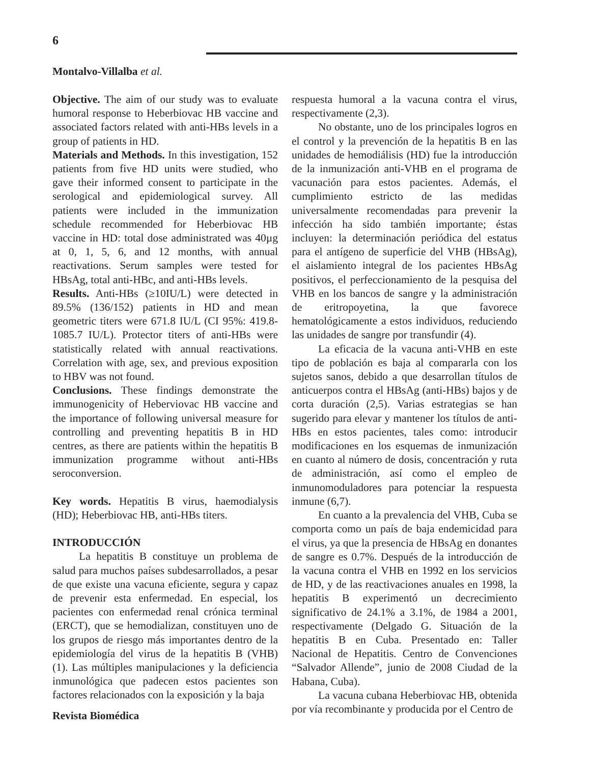6
Montalvo-Villalba et al.
Objective. The aim of our study was to evaluate humoral response to Heberbiovac HB vaccine and associated factors related with anti-HBs levels in a group of patients in HD.
Materials and Methods. In this investigation, 152 patients from five HD units were studied, who gave their informed consent to participate in the serological and epidemiological survey. All patients were included in the immunization schedule recommended for Heberbiovac HB vaccine in HD: total dose administrated was 40µg at 0, 1, 5, 6, and 12 months, with annual reactivations. Serum samples were tested for HBsAg, total anti-HBc, and anti-HBs levels.
Results. Anti-HBs (≥10IU/L) were detected in 89.5% (136/152) patients in HD and mean geometric titers were 671.8 IU/L (CI 95%: 419.8-1085.7 IU/L). Protector titers of anti-HBs were statistically related with annual reactivations. Correlation with age, sex, and previous exposition to HBV was not found.
Conclusions. These findings demonstrate the immunogenicity of Heberviovac HB vaccine and the importance of following universal measure for controlling and preventing hepatitis B in HD centres, as there are patients within the hepatitis B immunization programme without anti-HBs seroconversion.
Key words. Hepatitis B virus, haemodialysis (HD); Heberbiovac HB, anti-HBs titers.
INTRODUCCIÓN
La hepatitis B constituye un problema de salud para muchos países subdesarrollados, a pesar de que existe una vacuna eficiente, segura y capaz de prevenir esta enfermedad. En especial, los pacientes con enfermedad renal crónica terminal (ERCT), que se hemodializan, constituyen uno de los grupos de riesgo más importantes dentro de la epidemiología del virus de la hepatitis B (VHB) (1). Las múltiples manipulaciones y la deficiencia inmunológica que padecen estos pacientes son factores relacionados con la exposición y la baja
respuesta humoral a la vacuna contra el virus, respectivamente (2,3).
No obstante, uno de los principales logros en el control y la prevención de la hepatitis B en las unidades de hemodiálisis (HD) fue la introducción de la inmunización anti-VHB en el programa de vacunación para estos pacientes. Además, el cumplimiento estricto de las medidas universalmente recomendadas para prevenir la infección ha sido también importante; éstas incluyen: la determinación periódica del estatus para el antígeno de superficie del VHB (HBsAg), el aislamiento integral de los pacientes HBsAg positivos, el perfeccionamiento de la pesquisa del VHB en los bancos de sangre y la administración de eritropoyetina, la que favorece hematológicamente a estos individuos, reduciendo las unidades de sangre por transfundir (4).
La eficacia de la vacuna anti-VHB en este tipo de población es baja al compararla con los sujetos sanos, debido a que desarrollan títulos de anticuerpos contra el HBsAg (anti-HBs) bajos y de corta duración (2,5). Varias estrategias se han sugerido para elevar y mantener los títulos de anti-HBs en estos pacientes, tales como: introducir modificaciones en los esquemas de inmunización en cuanto al número de dosis, concentración y ruta de administración, así como el empleo de inmunomoduladores para potenciar la respuesta inmune (6,7).
En cuanto a la prevalencia del VHB, Cuba se comporta como un país de baja endemicidad para el virus, ya que la presencia de HBsAg en donantes de sangre es 0.7%. Después de la introducción de la vacuna contra el VHB en 1992 en los servicios de HD, y de las reactivaciones anuales en 1998, la hepatitis B experimentó un decrecimiento significativo de 24.1% a 3.1%, de 1984 a 2001, respectivamente (Delgado G. Situación de la hepatitis B en Cuba. Presentado en: Taller Nacional de Hepatitis. Centro de Convenciones “Salvador Allende”, junio de 2008 Ciudad de la Habana, Cuba).
La vacuna cubana Heberbiovac HB, obtenida por vía recombinante y producida por el Centro de
Revista Biomédica